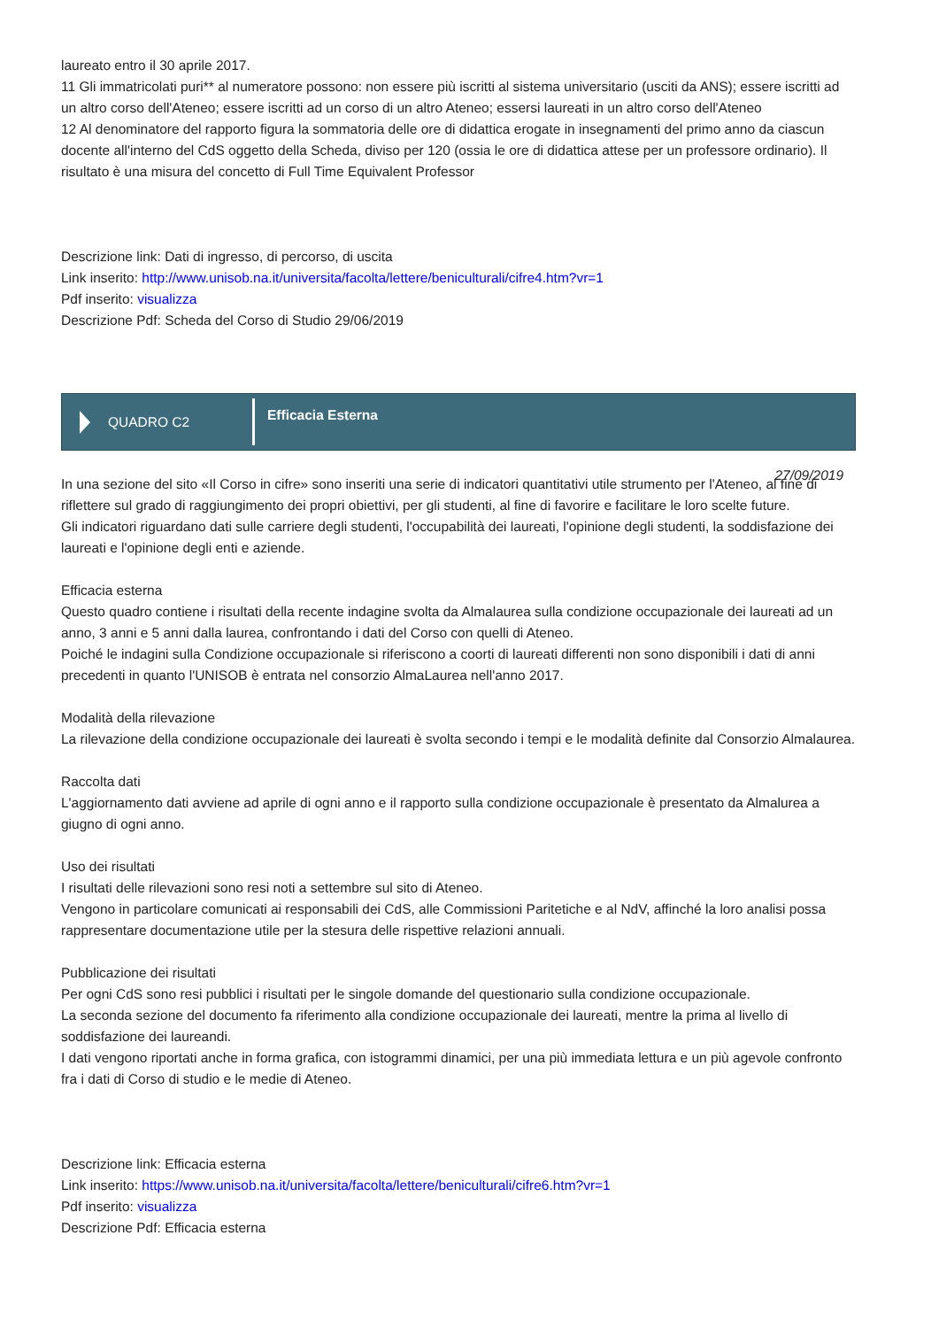laureato entro il 30 aprile 2017.
11 Gli immatricolati puri** al numeratore possono: non essere più iscritti al sistema universitario (usciti da ANS); essere iscritti ad un altro corso dell'Ateneo; essere iscritti ad un corso di un altro Ateneo; essersi laureati in un altro corso dell'Ateneo
12 Al denominatore del rapporto figura la sommatoria delle ore di didattica erogate in insegnamenti del primo anno da ciascun docente all'interno del CdS oggetto della Scheda, diviso per 120 (ossia le ore di didattica attese per un professore ordinario). Il risultato è una misura del concetto di Full Time Equivalent Professor
Descrizione link: Dati di ingresso, di percorso, di uscita
Link inserito: http://www.unisob.na.it/universita/facolta/lettere/beniculturali/cifre4.htm?vr=1
Pdf inserito: visualizza
Descrizione Pdf: Scheda del Corso di Studio 29/06/2019
QUADRO C2
Efficacia Esterna
27/09/2019
In una sezione del sito «Il Corso in cifre» sono inseriti una serie di indicatori quantitativi utile strumento per l'Ateneo, al fine di riflettere sul grado di raggiungimento dei propri obiettivi, per gli studenti, al fine di favorire e facilitare le loro scelte future.
Gli indicatori riguardano dati sulle carriere degli studenti, l'occupabilità dei laureati, l'opinione degli studenti, la soddisfazione dei laureati e l'opinione degli enti e aziende.
Efficacia esterna
Questo quadro contiene i risultati della recente indagine svolta da Almalaurea sulla condizione occupazionale dei laureati ad un anno, 3 anni e 5 anni dalla laurea, confrontando i dati del Corso con quelli di Ateneo.
Poiché le indagini sulla Condizione occupazionale si riferiscono a coorti di laureati differenti non sono disponibili i dati di anni precedenti in quanto l'UNISOB è entrata nel consorzio AlmaLaurea nell'anno 2017.
Modalità della rilevazione
La rilevazione della condizione occupazionale dei laureati è svolta secondo i tempi e le modalità definite dal Consorzio Almalaurea.
Raccolta dati
L'aggiornamento dati avviene ad aprile di ogni anno e il rapporto sulla condizione occupazionale è presentato da Almalurea a giugno di ogni anno.
Uso dei risultati
I risultati delle rilevazioni sono resi noti a settembre sul sito di Ateneo.
Vengono in particolare comunicati ai responsabili dei CdS, alle Commissioni Paritetiche e al NdV, affinché la loro analisi possa rappresentare documentazione utile per la stesura delle rispettive relazioni annuali.
Pubblicazione dei risultati
Per ogni CdS sono resi pubblici i risultati per le singole domande del questionario sulla condizione occupazionale.
La seconda sezione del documento fa riferimento alla condizione occupazionale dei laureati, mentre la prima al livello di soddisfazione dei laureandi.
I dati vengono riportati anche in forma grafica, con istogrammi dinamici, per una più immediata lettura e un più agevole confronto fra i dati di Corso di studio e le medie di Ateneo.
Descrizione link: Efficacia esterna
Link inserito: https://www.unisob.na.it/universita/facolta/lettere/beniculturali/cifre6.htm?vr=1
Pdf inserito: visualizza
Descrizione Pdf: Efficacia esterna